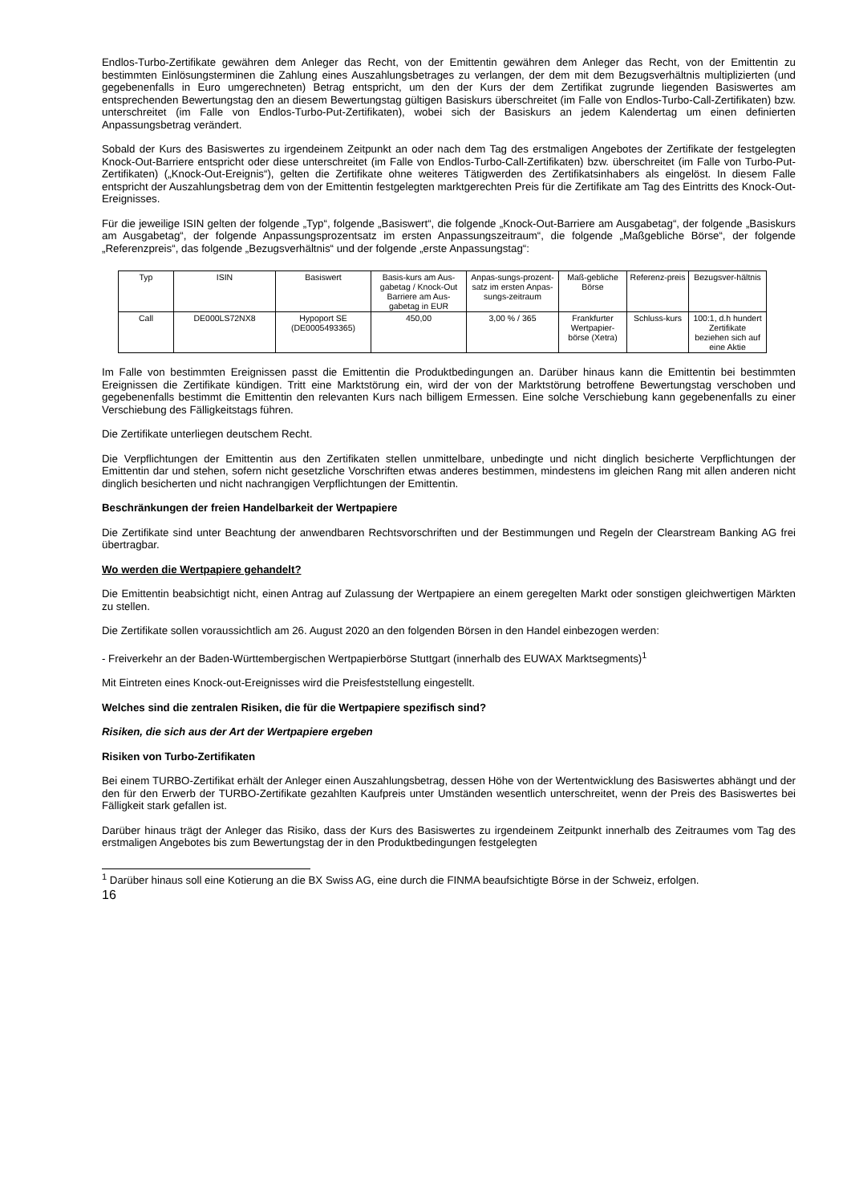Endlos-Turbo-Zertifikate gewähren dem Anleger das Recht, von der Emittentin gewähren dem Anleger das Recht, von der Emittentin zu bestimmten Einlösungsterminen die Zahlung eines Auszahlungsbetrages zu verlangen, der dem mit dem Bezugsverhältnis multiplizierten (und gegebenenfalls in Euro umgerechneten) Betrag entspricht, um den der Kurs der dem Zertifikat zugrunde liegenden Basiswertes am entsprechenden Bewertungstag den an diesem Bewertungstag gültigen Basiskurs überschreitet (im Falle von Endlos-Turbo-Call-Zertifikaten) bzw. unterschreitet (im Falle von Endlos-Turbo-Put-Zertifikaten), wobei sich der Basiskurs an jedem Kalendertag um einen definierten Anpassungsbetrag verändert.
Sobald der Kurs des Basiswertes zu irgendeinem Zeitpunkt an oder nach dem Tag des erstmaligen Angebotes der Zertifikate der festgelegten Knock-Out-Barriere entspricht oder diese unterschreitet (im Falle von Endlos-Turbo-Call-Zertifikaten) bzw. überschreitet (im Falle von Turbo-Put-Zertifikaten) („Knock-Out-Ereignis“), gelten die Zertifikate ohne weiteres Tätigwerden des Zertifikatsinhabers als eingelöst. In diesem Falle entspricht der Auszahlungsbetrag dem von der Emittentin festgelegten marktgerechten Preis für die Zertifikate am Tag des Eintritts des Knock-Out-Ereignisses.
Für die jeweilige ISIN gelten der folgende „Typ“, folgende „Basiswert“, die folgende „Knock-Out-Barriere am Ausgabetag“, der folgende „Basiskurs am Ausgabetag“, der folgende Anpassungsprozentsatz im ersten Anpassungszeitraum“, die folgende „Maßgebliche Börse“, der folgende „Referenzpreis“, das folgende „Bezugsverhältnis“ und der folgende „erste Anpassungstag“:
| Typ | ISIN | Basiswert | Basis-kurs am Aus-gabetag / Knock-Out Barriere am Aus-gabetag in EUR | Anpas-sungs-prozent-satz im ersten Anpas-sungs-zeitraum | Maß-gebliche Börse | Referenz-preis | Bezugsver-hältnis |
| Call | DE000LS72NX8 | Hypoport SE (DE0005493365) | 450,00 | 3,00 % / 365 | Frankfurter Wertpapier-börse (Xetra) | Schluss-kurs | 100:1, d.h hundert Zertifikate beziehen sich auf eine Aktie |
Im Falle von bestimmten Ereignissen passt die Emittentin die Produktbedingungen an. Darüber hinaus kann die Emittentin bei bestimmten Ereignissen die Zertifikate kündigen. Tritt eine Marktstörung ein, wird der von der Marktstörung betroffene Bewertungstag verschoben und gegebenenfalls bestimmt die Emittentin den relevanten Kurs nach billigem Ermessen. Eine solche Verschiebung kann gegebenenfalls zu einer Verschiebung des Fälligkeitstags führen.
Die Zertifikate unterliegen deutschem Recht.
Die Verpflichtungen der Emittentin aus den Zertifikaten stellen unmittelbare, unbedingte und nicht dinglich besicherte Verpflichtungen der Emittentin dar und stehen, sofern nicht gesetzliche Vorschriften etwas anderes bestimmen, mindestens im gleichen Rang mit allen anderen nicht dinglich besicherten und nicht nachrangigen Verpflichtungen der Emittentin.
Beschränkungen der freien Handelbarkeit der Wertpapiere
Die Zertifikate sind unter Beachtung der anwendbaren Rechtsvorschriften und der Bestimmungen und Regeln der Clearstream Banking AG frei übertragbar.
Wo werden die Wertpapiere gehandelt?
Die Emittentin beabsichtigt nicht, einen Antrag auf Zulassung der Wertpapiere an einem geregelten Markt oder sonstigen gleichwertigen Märkten zu stellen.
Die Zertifikate sollen voraussichtlich am 26. August 2020 an den folgenden Börsen in den Handel einbezogen werden:
- Freiverkehr an der Baden-Württembergischen Wertpapierbörse Stuttgart (innerhalb des EUWAX Marktsegments)<sup>1</sup>
Mit Eintreten eines Knock-out-Ereignisses wird die Preisfeststellung eingestellt.
Welches sind die zentralen Risiken, die für die Wertpapiere spezifisch sind?
Risiken, die sich aus der Art der Wertpapiere ergeben
Risiken von Turbo-Zertifikaten
Bei einem TURBO-Zertifikat erhält der Anleger einen Auszahlungsbetrag, dessen Höhe von der Wertentwicklung des Basiswertes abhängt und der den für den Erwerb der TURBO-Zertifikate gezahlten Kaufpreis unter Umständen wesentlich unterschreitet, wenn der Preis des Basiswertes bei Fälligkeit stark gefallen ist.
Darüber hinaus trägt der Anleger das Risiko, dass der Kurs des Basiswertes zu irgendeinem Zeitpunkt innerhalb des Zeitraumes vom Tag des erstmaligen Angebotes bis zum Bewertungstag der in den Produktbedingungen festgelegten
<sup>1</sup> Darüber hinaus soll eine Kotierung an die BX Swiss AG, eine durch die FINMA beaufsichtigte Börse in der Schweiz, erfolgen.
16